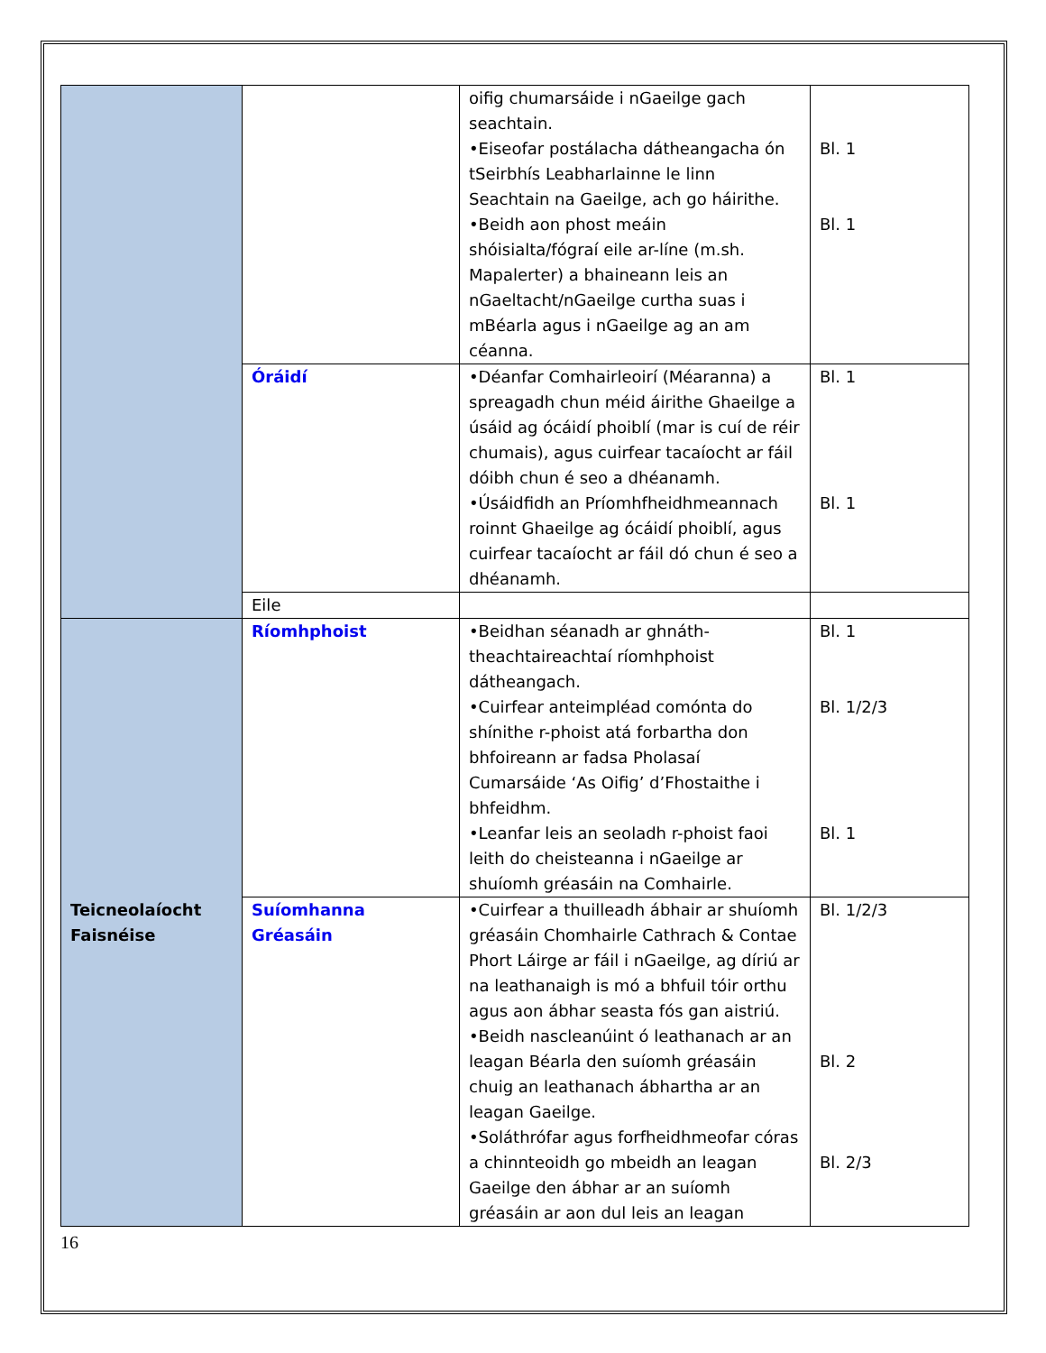| | | oifig chumarsáide i nGaeilge gach seachtain. •Eiseofar postálacha dátheangacha ón tSeirbhís Leabharlainne le linn Seachtain na Gaeilge, ach go háirithe. •Beidh aon phost meáin shóisialta/fógraí eile ar-líne (m.sh. Mapalerter) a bhaineann leis an nGaeltacht/nGaeilge curtha suas i mBéarla agus i nGaeilge ag an am céanna. | Bl. 1 Bl. 1 |
| | Óráidí | •Déanfar Comhairleoirí (Méaranna) a spreagadh chun méid áirithe Ghaeilge a úsáid ag ócáidí phoiblí (mar is cuí de réir chumais), agus cuirfear tacaíocht ar fáil dóibh chun é seo a dhéanamh. •Úsáidfidh an Príomhfheidhmeannach roinnt Ghaeilge ag ócáidí phoiblí, agus cuirfear tacaíocht ar fáil dó chun é seo a dhéanamh. | Bl. 1 Bl. 1 |
| | Eile | | |
| Teicneolaíocht Faisnéise | Ríomhphoist | •Beidhan séanadh ar ghnáth-theachtaireachtaí ríomhphoist dátheangach. •Cuirfear anteimpléad comónta do shínithe r-phoist atá forbartha don bhfoireann ar fadsa Pholasaí Cumarsáide ‘As Oifig’ d’Fhostaithe i bhfeidhm. •Leanfar leis an seoladh r-phoist faoi leith do cheisteanna i nGaeilge ar shuíomh gréasáin na Comhairle. | Bl. 1 Bl. 1/2/3 Bl. 1 |
| | Suíomhanna Gréasáin | •Cuirfear a thuilleadh ábhair ar shuíomh gréasáin Chomhairle Cathrach & Contae Phort Láirge ar fáil i nGaeilge, ag díriú ar na leathanaigh is mó a bhfuil tóir orthu agus aon ábhar seasta fós gan aistriú. •Beidh nascleanúint ó leathanach ar an leagan Béarla den suíomh gréasáin chuig an leathanach ábhartha ar an leagan Gaeilge. •Soláthrófar agus forfheidhmeofar córas a chinnteoidh go mbeidh an leagan Gaeilge den ábhar ar an suíomh gréasáin ar aon dul leis an leagan | Bl. 1/2/3 Bl. 2 Bl. 2/3 |
16